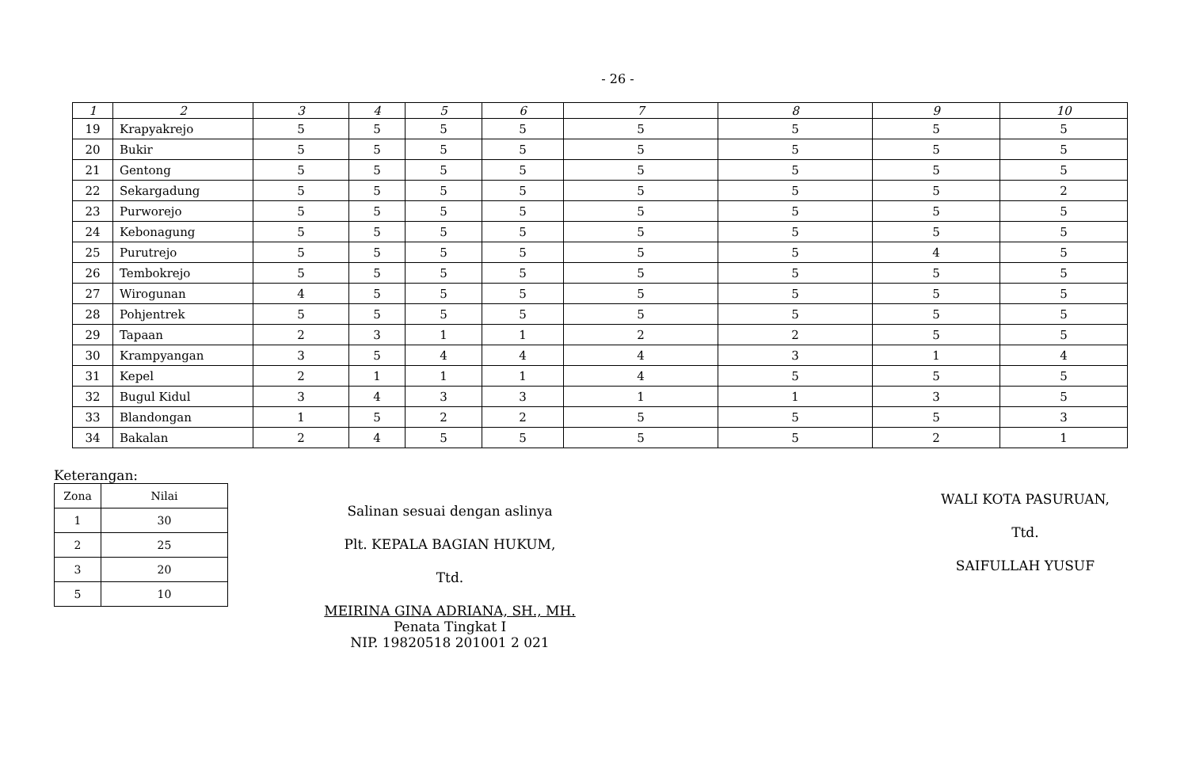- 26 -
| 1 | 2 | 3 | 4 | 5 | 6 | 7 | 8 | 9 | 10 |
| --- | --- | --- | --- | --- | --- | --- | --- | --- | --- |
| 19 | Krapyakrejo | 5 | 5 | 5 | 5 | 5 | 5 | 5 | 5 |
| 20 | Bukir | 5 | 5 | 5 | 5 | 5 | 5 | 5 | 5 |
| 21 | Gentong | 5 | 5 | 5 | 5 | 5 | 5 | 5 | 5 |
| 22 | Sekargadung | 5 | 5 | 5 | 5 | 5 | 5 | 5 | 2 |
| 23 | Purworejo | 5 | 5 | 5 | 5 | 5 | 5 | 5 | 5 |
| 24 | Kebonagung | 5 | 5 | 5 | 5 | 5 | 5 | 5 | 5 |
| 25 | Purutrejo | 5 | 5 | 5 | 5 | 5 | 5 | 4 | 5 |
| 26 | Tembokrejo | 5 | 5 | 5 | 5 | 5 | 5 | 5 | 5 |
| 27 | Wirogunan | 4 | 5 | 5 | 5 | 5 | 5 | 5 | 5 |
| 28 | Pohjentrek | 5 | 5 | 5 | 5 | 5 | 5 | 5 | 5 |
| 29 | Tapaan | 2 | 3 | 1 | 1 | 2 | 2 | 5 | 5 |
| 30 | Krampyangan | 3 | 5 | 4 | 4 | 4 | 3 | 1 | 4 |
| 31 | Kepel | 2 | 1 | 1 | 1 | 4 | 5 | 5 | 5 |
| 32 | Bugul Kidul | 3 | 4 | 3 | 3 | 1 | 1 | 3 | 5 |
| 33 | Blandongan | 1 | 5 | 2 | 2 | 5 | 5 | 5 | 3 |
| 34 | Bakalan | 2 | 4 | 5 | 5 | 5 | 5 | 2 | 1 |
Keterangan:
| Zona | Nilai |
| 1 | 30 |
| 2 | 25 |
| 3 | 20 |
| 5 | 10 |
Salinan sesuai dengan aslinya
Plt. KEPALA BAGIAN HUKUM,
Ttd.
MEIRINA GINA ADRIANA, SH., MH.
Penata Tingkat I
NIP. 19820518 201001 2 021
WALI KOTA PASURUAN,
Ttd.
SAIFULLAH YUSUF